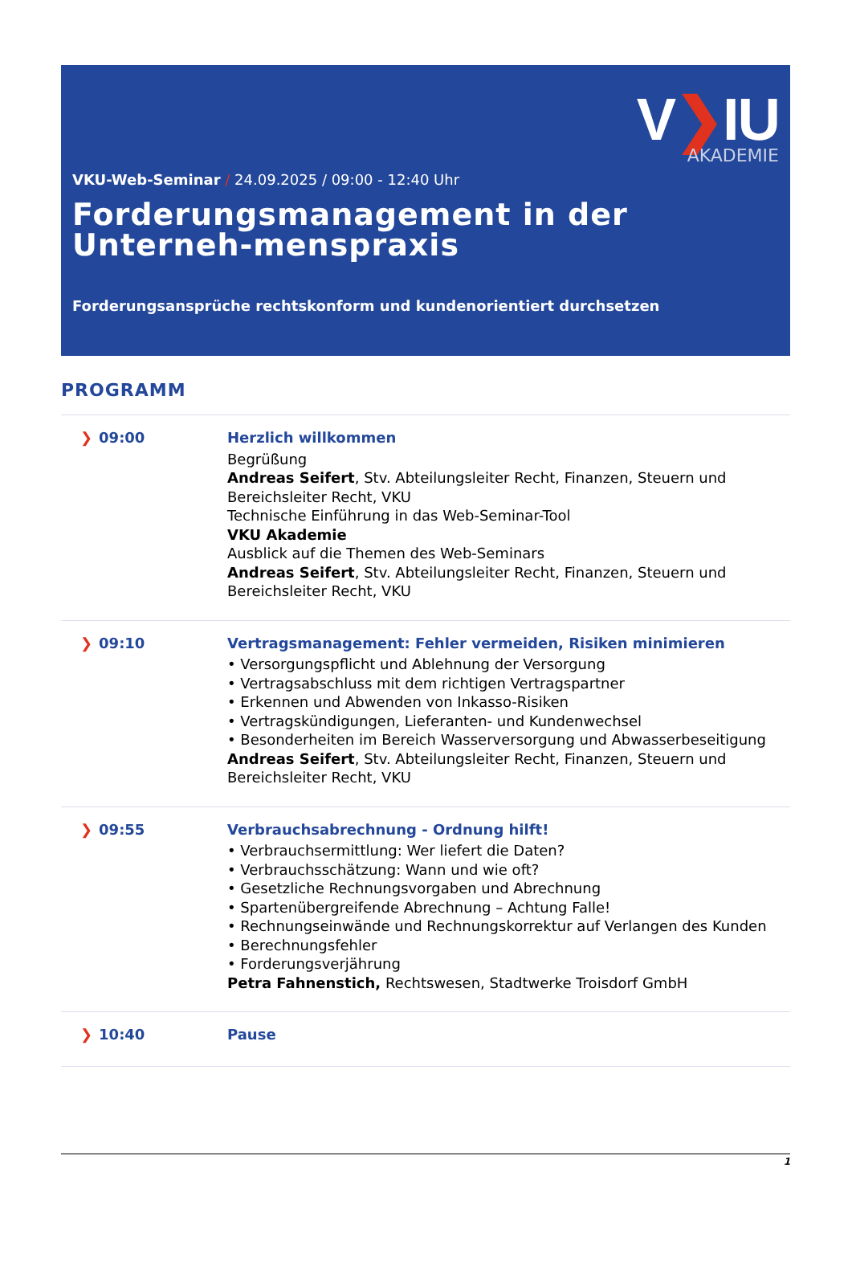V❯IU
AKADEMIE
VKU-Web-Seminar / 24.09.2025 / 09:00 - 12:40 Uhr
Forderungsmanagement in der Unterneh-menspraxis
Forderungsansprüche rechtskonform und kundenorientiert durchsetzen
PROGRAMM
| ❯ 09:00 | Herzlich willkommen Begrüßung Andreas Seifert , Stv. Abteilungsleiter Recht, Finanzen, Steuern und Bereichsleiter Recht, VKU Technische Einführung in das Web-Seminar-Tool VKU Akademie Ausblick auf die Themen des Web-Seminars Andreas Seifert , Stv. Abteilungsleiter Recht, Finanzen, Steuern und Bereichsleiter Recht, VKU |
| ❯ 09:10 | Vertragsmanagement: Fehler vermeiden, Risiken minimieren • Versorgungspflicht und Ablehnung der Versorgung • Vertragsabschluss mit dem richtigen Vertragspartner • Erkennen und Abwenden von Inkasso-Risiken • Vertragskündigungen, Lieferanten- und Kundenwechsel • Besonderheiten im Bereich Wasserversorgung und Abwasserbeseitigung Andreas Seifert , Stv. Abteilungsleiter Recht, Finanzen, Steuern und Bereichsleiter Recht, VKU |
| ❯ 09:55 | Verbrauchsabrechnung - Ordnung hilft! • Verbrauchsermittlung: Wer liefert die Daten? • Verbrauchsschätzung: Wann und wie oft? • Gesetzliche Rechnungsvorgaben und Abrechnung • Spartenübergreifende Abrechnung – Achtung Falle! • Rechnungseinwände und Rechnungskorrektur auf Verlangen des Kunden • Berechnungsfehler • Forderungsverjährung Petra Fahnenstich, Rechtswesen, Stadtwerke Troisdorf GmbH |
| ❯ 10:40 | Pause |
1